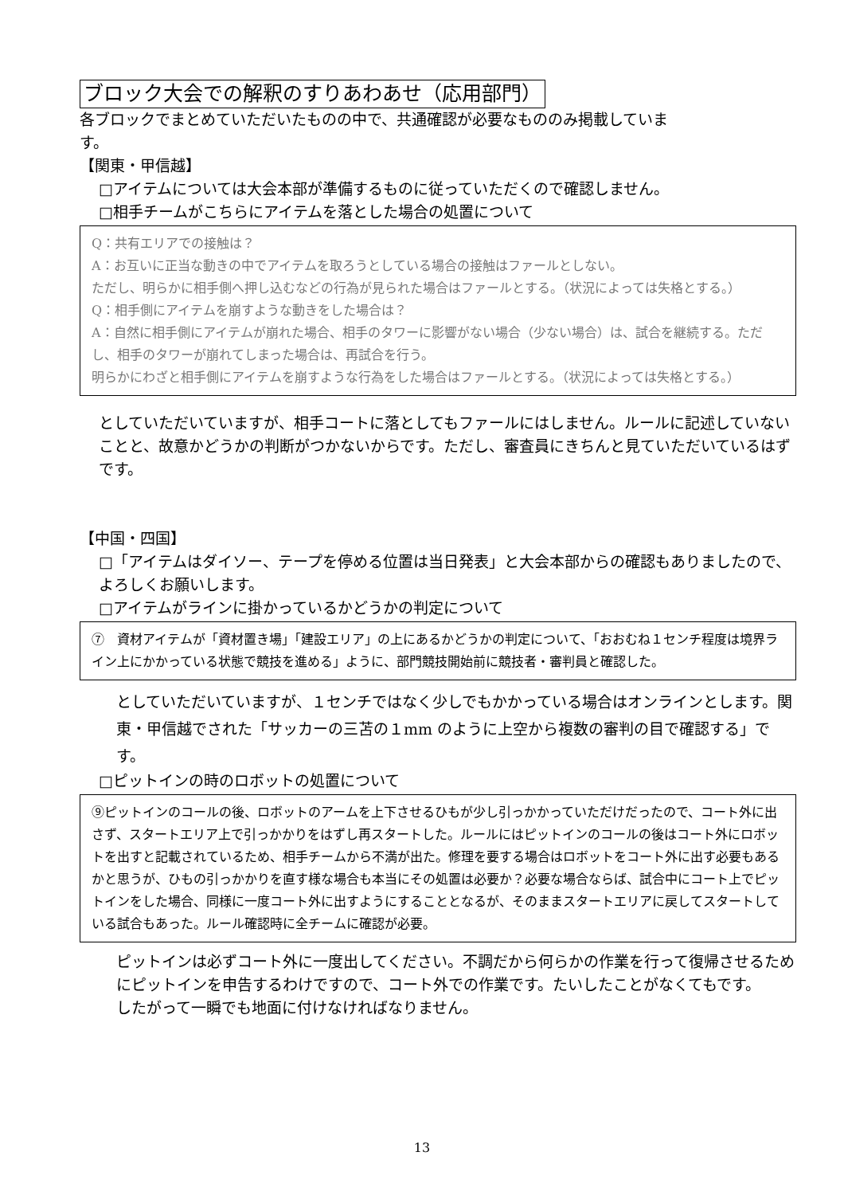ブロック大会での解釈のすりあわあせ（応用部門）
各ブロックでまとめていただいたものの中で、共通確認が必要なもののみ掲載していま
す。
【関東・甲信越】
□アイテムについては大会本部が準備するものに従っていただくので確認しません。
□相手チームがこちらにアイテムを落とした場合の処置について
Q：共有エリアでの接触は？
A：お互いに正当な動きの中でアイテムを取ろうとしている場合の接触はファールとしない。
ただし、明らかに相手側へ押し込むなどの行為が見られた場合はファールとする。（状況によっては失格とする。）
Q：相手側にアイテムを崩すような動きをした場合は？
A：自然に相手側にアイテムが崩れた場合、相手のタワーに影響がない場合（少ない場合）は、試合を継続する。ただし、相手のタワーが崩れてしまった場合は、再試合を行う。
明らかにわざと相手側にアイテムを崩すような行為をした場合はファールとする。（状況によっては失格とする。）
としていただいていますが、相手コートに落としてもファールにはしません。ルールに記述していないことと、故意かどうかの判断がつかないからです。ただし、審査員にきちんと見ていただいているはずです。
【中国・四国】
□「アイテムはダイソー、テープを停める位置は当日発表」と大会本部からの確認もありましたので、よろしくお願いします。
□アイテムがラインに掛かっているかどうかの判定について
⑦　資材アイテムが「資材置き場」「建設エリア」の上にあるかどうかの判定について、「おおむね１センチ程度は境界ライン上にかかっている状態で競技を進める」ように、部門競技開始前に競技者・審判員と確認した。
としていただいていますが、１センチではなく少しでもかかっている場合はオンラインとします。関東・甲信越でされた「サッカーの三苫の１mm のように上空から複数の審判の目で確認する」です。
□ピットインの時のロボットの処置について
⑨ピットインのコールの後、ロボットのアームを上下させるひもが少し引っかかっていただけだったので、コート外に出さず、スタートエリア上で引っかかりをはずし再スタートした。ルールにはピットインのコールの後はコート外にロボットを出すと記載されているため、相手チームから不満が出た。修理を要する場合はロボットをコート外に出す必要もあるかと思うが、ひもの引っかかりを直す様な場合も本当にその処置は必要か？必要な場合ならば、試合中にコート上でピットインをした場合、同様に一度コート外に出すようにすることとなるが、そのままスタートエリアに戻してスタートしている試合もあった。ルール確認時に全チームに確認が必要。
ピットインは必ずコート外に一度出してください。不調だから何らかの作業を行って復帰させるためにピットインを申告するわけですので、コート外での作業です。たいしたことがなくてもです。
したがって一瞬でも地面に付けなければなりません。
13